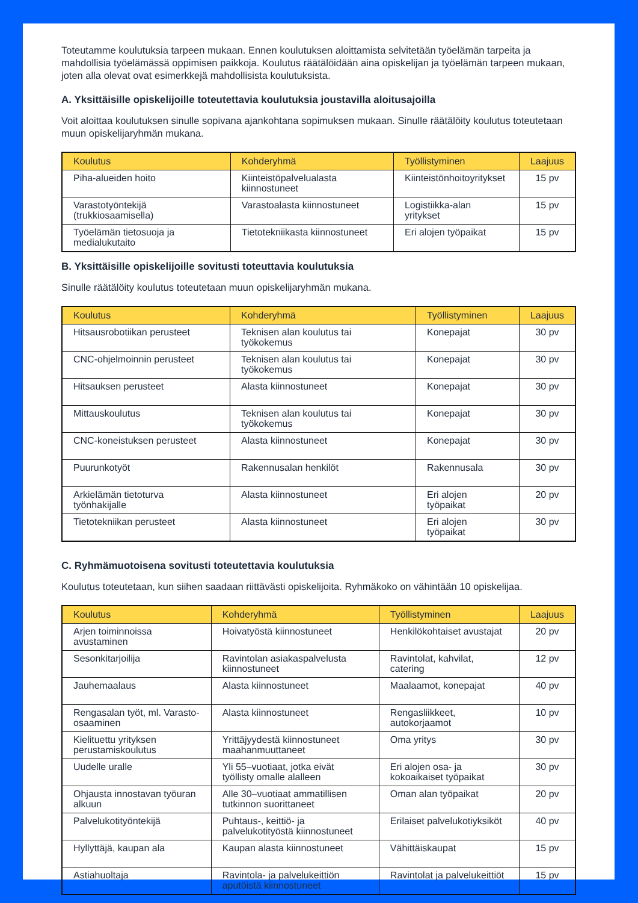Toteutamme koulutuksia tarpeen mukaan. Ennen koulutuksen aloittamista selvitetään työelämän tarpeita ja mahdollisia työelämässä oppimisen paikkoja. Koulutus räätälöidään aina opiskelijan ja työelämän tarpeen mukaan, joten alla olevat ovat esimerkkejä mahdollisista koulutuksista.
A. Yksittäisille opiskelijoille toteutettavia koulutuksia joustavilla aloitusajoilla
Voit aloittaa koulutuksen sinulle sopivana ajankohtana sopimuksen mukaan. Sinulle räätälöity koulutus toteutetaan muun opiskelijaryhmän mukana.
| Koulutus | Kohderyhmä | Työllistyminen | Laajuus |
| --- | --- | --- | --- |
| Piha-alueiden hoito | Kiinteistöpalvelualasta kiinnostuneet | Kiinteistönhoitoyritykset | 15 pv |
| Varastotyöntekijä (trukkiosaamisella) | Varastoalasta kiinnostuneet | Logistiikka-alan yritykset | 15 pv |
| Työelämän tietosuoja ja medialukutaito | Tietotekniikasta kiinnostuneet | Eri alojen työpaikat | 15 pv |
B. Yksittäisille opiskelijoille sovitusti toteuttavia koulutuksia
Sinulle räätälöity koulutus toteutetaan muun opiskelijaryhmän mukana.
| Koulutus | Kohderyhmä | Työllistyminen | Laajuus |
| --- | --- | --- | --- |
| Hitsausrobotiikan perusteet | Teknisen alan koulutus tai työkokemus | Konepajat | 30 pv |
| CNC-ohjelmoinnin perusteet | Teknisen alan koulutus tai työkokemus | Konepajat | 30 pv |
| Hitsauksen perusteet | Alasta kiinnostuneet | Konepajat | 30 pv |
| Mittauskoulutus | Teknisen alan koulutus tai työkokemus | Konepajat | 30 pv |
| CNC-koneistuksen perusteet | Alasta kiinnostuneet | Konepajat | 30 pv |
| Puurunkotyöt | Rakennusalan henkilöt | Rakennusala | 30 pv |
| Arkielämän tietoturva työnhakijalle | Alasta kiinnostuneet | Eri alojen työpaikat | 20 pv |
| Tietotekniikan perusteet | Alasta kiinnostuneet | Eri alojen työpaikat | 30 pv |
C. Ryhmämuotoisena sovitusti toteutettavia koulutuksia
Koulutus toteutetaan, kun siihen saadaan riittävästi opiskelijoita. Ryhmäkoko on vähintään 10 opiskelijaa.
| Koulutus | Kohderyhmä | Työllistyminen | Laajuus |
| --- | --- | --- | --- |
| Arjen toiminnoissa avustaminen | Hoivatyöstä kiinnostuneet | Henkilökohtaiset avustajat | 20 pv |
| Sesonkitarjoilija | Ravintolan asiakaspalvelusta kiinnostuneet | Ravintolat, kahvilat, catering | 12 pv |
| Jauhemaalaus | Alasta kiinnostuneet | Maalaamot, konepajat | 40 pv |
| Rengasalan työt, ml. Varasto-osaaminen | Alasta kiinnostuneet | Rengasliikkeet, autokorjaamot | 10 pv |
| Kielituettu yrityksen perustamiskoulutus | Yrittäjyydestä kiinnostuneet maahanmuuttaneet | Oma yritys | 30 pv |
| Uudelle uralle | Yli 55–vuotiaat, jotka eivät työllisty omalle alalleen | Eri alojen osa- ja kokoaikaiset työpaikat | 30 pv |
| Ohjausta innostavan työuran alkuun | Alle 30–vuotiaat ammatillisen tutkinnon suorittaneet | Oman alan työpaikat | 20 pv |
| Palvelukotityöntekijä | Puhtaus-, keittiö- ja palvelukotityöstä kiinnostuneet | Erilaiset palvelukotiyksiköt | 40 pv |
| Hyllyttäjä, kaupan ala | Kaupan alasta kiinnostuneet | Vähittäiskaupat | 15 pv |
| Astiahuoltaja | Ravintola- ja palvelukeittiön aputöistä kiinnostuneet | Ravintolat ja palvelukeittiöt | 15 pv |